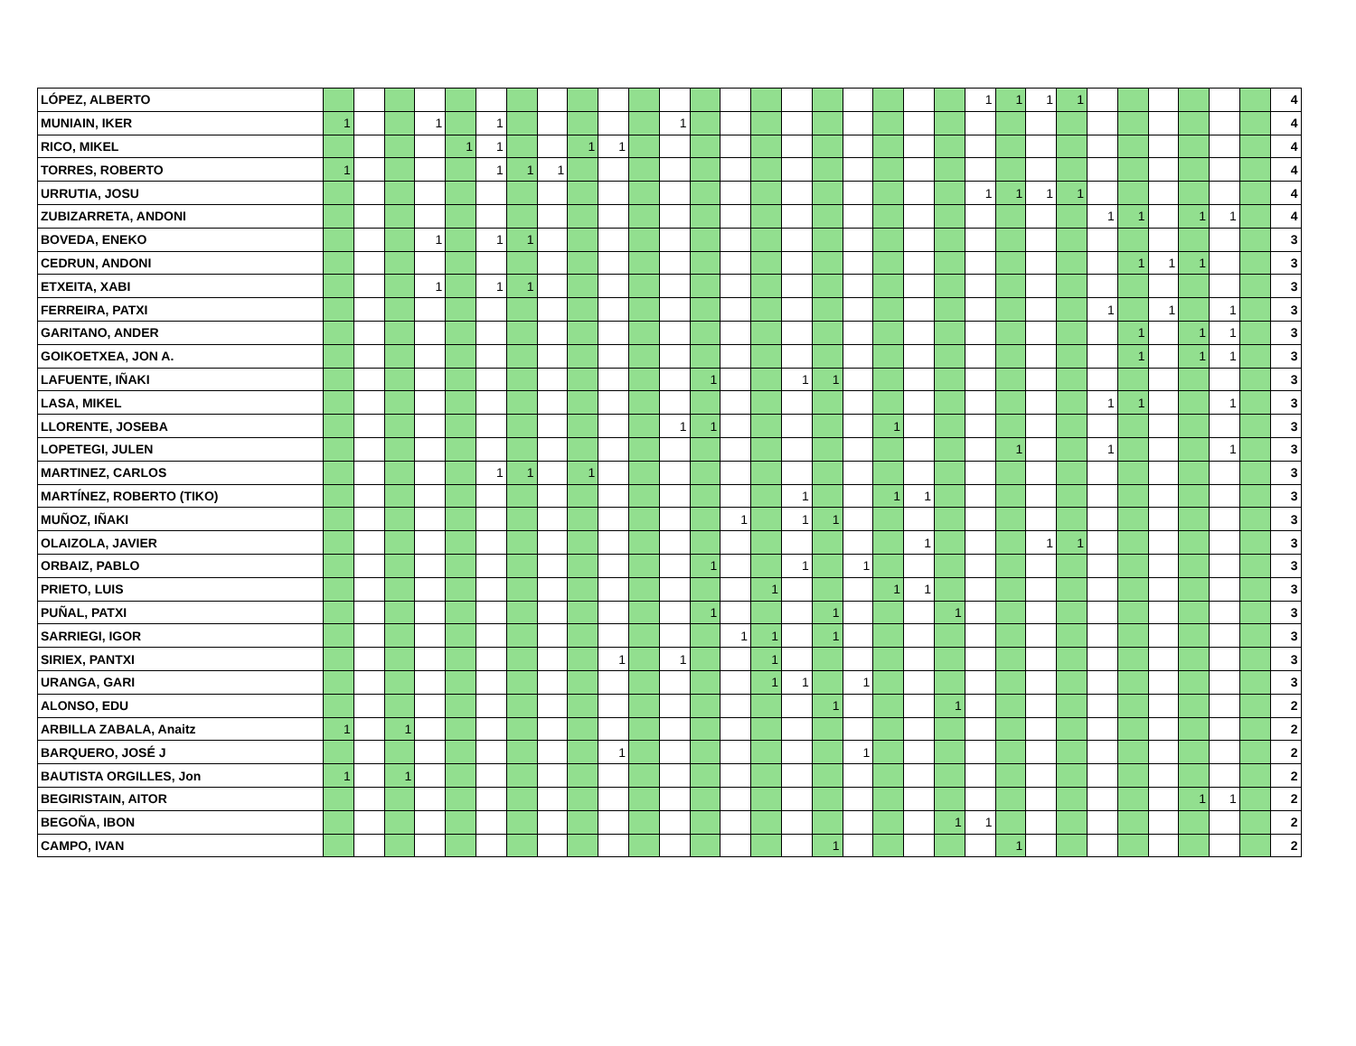| LÓPEZ, ALBERTO | | | | | | | | | | | | | | | | | | | | | | 1 | 1 | 1 | 1 | | | | | | | 4 |
| MUNIAIN, IKER | 1 | | | 1 | | 1 | | | | | | 1 | | | | | | | | | | | | | | | | | | | | 4 |
| RICO, MIKEL | | | | | 1 | 1 | | | 1 | 1 | | | | | | | | | | | | | | | | | | | | | | 4 |
| TORRES, ROBERTO | 1 | | | | | 1 | 1 | 1 | | | | | | | | | | | | | | | | | | | | | | | | 4 |
| URRUTIA, JOSU | | | | | | | | | | | | | | | | | | | | | | 1 | 1 | 1 | 1 | | | | | | | 4 |
| ZUBIZARRETA, ANDONI | | | | | | | | | | | | | | | | | | | | | | | | | | 1 | 1 | | 1 | 1 | | 4 |
| BOVEDA, ENEKO | | | | 1 | | 1 | 1 | | | | | | | | | | | | | | | | | | | | | | | | | 3 |
| CEDRUN, ANDONI | | | | | | | | | | | | | | | | | | | | | | | | | | | 1 | 1 | 1 | | | 3 |
| ETXEITA, XABI | | | | 1 | | 1 | 1 | | | | | | | | | | | | | | | | | | | | | | | | | 3 |
| FERREIRA, PATXI | | | | | | | | | | | | | | | | | | | | | | | | | | 1 | | 1 | | 1 | | 3 |
| GARITANO, ANDER | | | | | | | | | | | | | | | | | | | | | | | | | | | 1 | | 1 | 1 | | 3 |
| GOIKOETXEA, JON A. | | | | | | | | | | | | | | | | | | | | | | | | | | | 1 | | 1 | 1 | | 3 |
| LAFUENTE, IÑAKI | | | | | | | | | | | | | 1 | | | 1 | 1 | | | | | | | | | | | | | | | 3 |
| LASA, MIKEL | | | | | | | | | | | | | | | | | | | | | | | | | | 1 | 1 | | | 1 | | 3 |
| LLORENTE, JOSEBA | | | | | | | | | | | | 1 | 1 | | | | | | 1 | | | | | | | | | | | | | 3 |
| LOPETEGI, JULEN | | | | | | | | | | | | | | | | | | | | | | | 1 | | | 1 | | | | 1 | | 3 |
| MARTINEZ, CARLOS | | | | | | 1 | 1 | | 1 | | | | | | | | | | | | | | | | | | | | | | | 3 |
| MARTÍNEZ, ROBERTO (TIKO) | | | | | | | | | | | | | | | | 1 | | | 1 | 1 | | | | | | | | | | | | 3 |
| MUÑOZ, IÑAKI | | | | | | | | | | | | | | 1 | | 1 | 1 | | | | | | | | | | | | | | | 3 |
| OLAIZOLA, JAVIER | | | | | | | | | | | | | | | | | | | | 1 | | | | 1 | 1 | | | | | | | 3 |
| ORBAIZ, PABLO | | | | | | | | | | | | | 1 | | | 1 | | 1 | | | | | | | | | | | | | | 3 |
| PRIETO, LUIS | | | | | | | | | | | | | | | 1 | | | | 1 | 1 | | | | | | | | | | | | 3 |
| PUÑAL, PATXI | | | | | | | | | | | | | 1 | | | | 1 | | | | 1 | | | | | | | | | | | 3 |
| SARRIEGI, IGOR | | | | | | | | | | | | | | 1 | 1 | | 1 | | | | | | | | | | | | | | | 3 |
| SIRIEX, PANTXI | | | | | | | | | | 1 | | 1 | | | 1 | | | | | | | | | | | | | | | | | 3 |
| URANGA, GARI | | | | | | | | | | | | | | | 1 | 1 | | 1 | | | | | | | | | | | | | | 3 |
| ALONSO, EDU | | | | | | | | | | | | | | | | | 1 | | | | 1 | | | | | | | | | | | 2 |
| ARBILLA ZABALA, Anaitz | 1 | | 1 | | | | | | | | | | | | | | | | | | | | | | | | | | | | | 2 |
| BARQUERO, JOSÉ J | | | | | | | | | | 1 | | | | | | | | 1 | | | | | | | | | | | | | | 2 |
| BAUTISTA ORGILLES, Jon | 1 | | 1 | | | | | | | | | | | | | | | | | | | | | | | | | | | | | 2 |
| BEGIRISTAIN, AITOR | | | | | | | | | | | | | | | | | | | | | | | | | | | | | 1 | 1 | | 2 |
| BEGOÑA, IBON | | | | | | | | | | | | | | | | | | | | | 1 | 1 | | | | | | | | | | 2 |
| CAMPO, IVAN | | | | | | | | | | | | | | | | | 1 | | | | | | 1 | | | | | | | | | 2 |